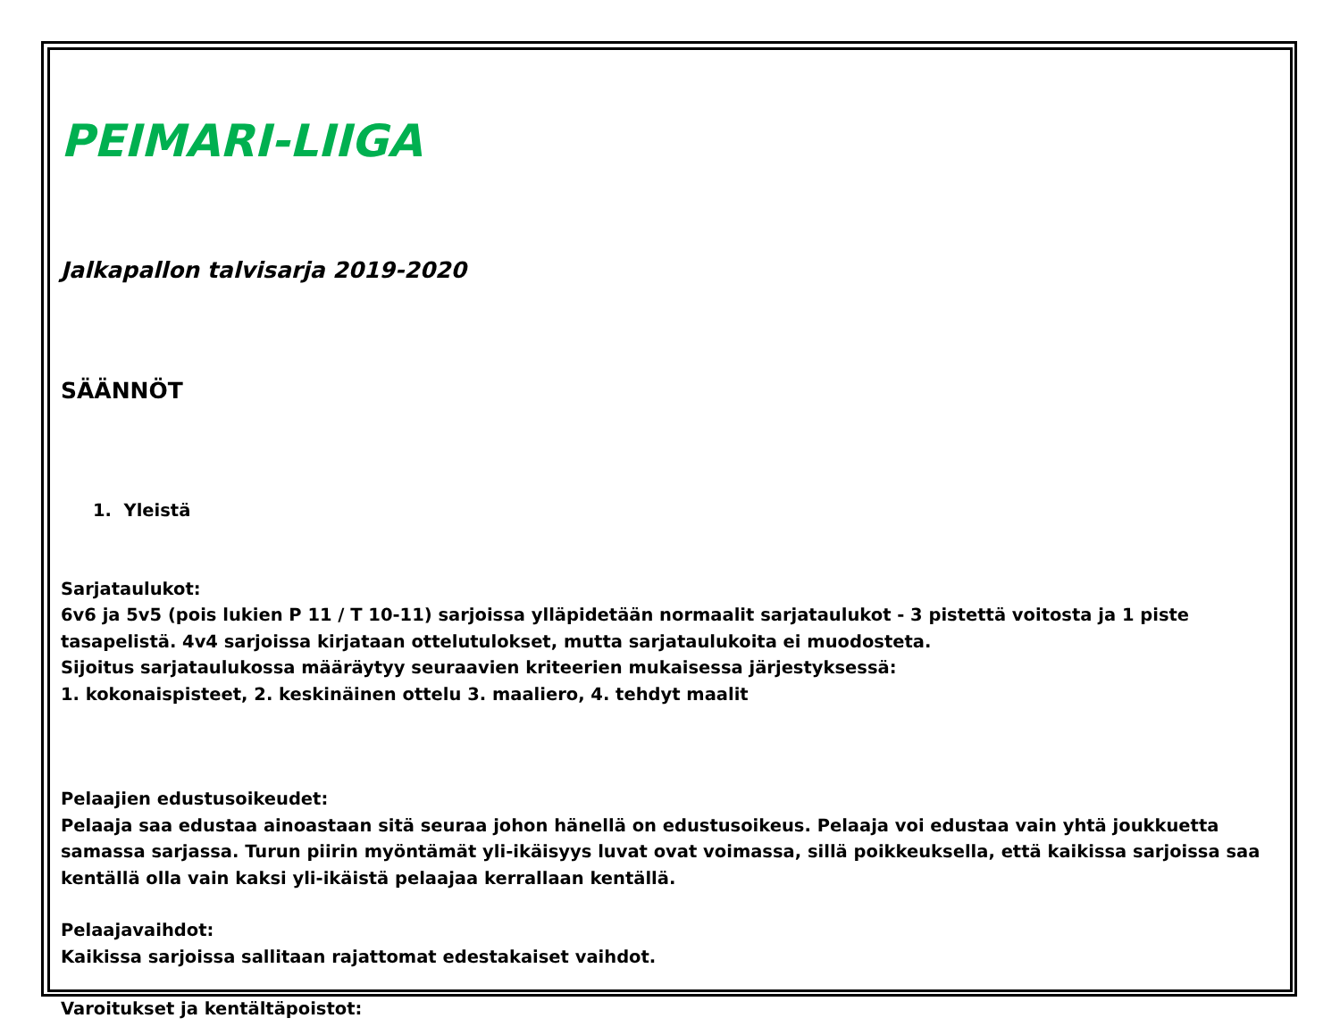PEIMARI-LIIGA
Jalkapallon talvisarja 2019-2020
SÄÄNNÖT
1. Yleistä
Sarjataulukot:
6v6 ja 5v5 (pois lukien P 11 / T 10-11) sarjoissa ylläpidetään normaalit sarjataulukot - 3 pistettä voitosta ja 1 piste tasapelistä. 4v4 sarjoissa kirjataan ottelutulokset, mutta sarjataulukoita ei muodosteta.
Sijoitus sarjataulukossa määräytyy seuraavien kriteerien mukaisessa järjestyksessä:
1. kokonaispisteet, 2. keskinäinen ottelu 3. maaliero, 4. tehdyt maalit
Pelaajien edustusoikeudet:
Pelaaja saa edustaa ainoastaan sitä seuraa johon hänellä on edustusoikeus. Pelaaja voi edustaa vain yhtä joukkuetta samassa sarjassa. Turun piirin myöntämät yli-ikäisyys luvat ovat voimassa, sillä poikkeuksella, että kaikissa sarjoissa saa kentällä olla vain kaksi yli-ikäistä pelaajaa kerrallaan kentällä.
Pelaajavaihdot:
Kaikissa sarjoissa sallitaan rajattomat edestakaiset vaihdot.
Varoitukset ja kentältäpoistot: